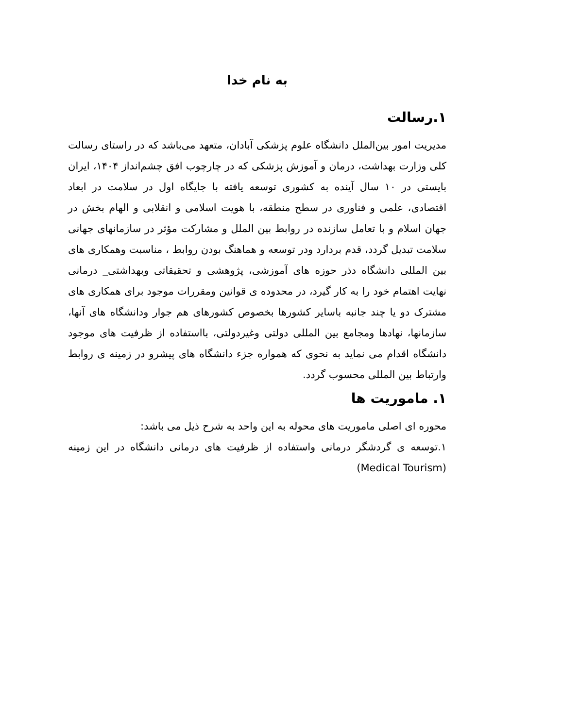به نام خدا
۱.رسالت
مدیریت امور بین‌الملل دانشگاه علوم پزشکی آبادان، متعهد می‌باشد که در راستای رسالت کلی وزارت بهداشت، درمان و آموزش پزشکی که در چارچوب افق چشم‌انداز ۱۴۰۴، ایران بایستی در ۱۰ سال آینده به کشوری توسعه یافته با جایگاه اول در سلامت در ابعاد اقتصادی، علمی و فناوری در سطح منطقه، با هویت اسلامی و انقلابی و الهام بخش در جهان اسلام و با تعامل سازنده در روابط بین الملل و مشارکت مؤثر در سازمانهای جهانی سلامت تبدیل گردد، قدم بردارد ودر توسعه و هماهنگ بودن روابط ، مناسبت وهمکاری های بین المللی دانشگاه دذر حوزه های آموزشی، پژوهشی و تحقیقاتی وبهداشتی_ درمانی نهایت اهتمام خود را به کار گیرد، در محدوده ی قوانین ومقررات موجود برای همکاری های مشترک دو یا چند جانبه باسایر کشورها بخصوص کشورهای هم جوار ودانشگاه های آنها، سازمانها، نهادها ومجامع بین المللی دولتی وغیردولتی، بااستفاده از ظرفیت های موجود دانشگاه اقدام می نماید به نحوی که همواره جزء دانشگاه های پیشرو در زمینه ی روابط وارتباط بین المللی محسوب گردد.
۱. ماموریت ها
محوره ای اصلی ماموریت های محوله به این واحد به شرح ذیل می باشد:
۱.توسعه ی گردشگر درمانی واستفاده از ظرفیت های درمانی دانشگاه در این زمینه (Medical Tourism)